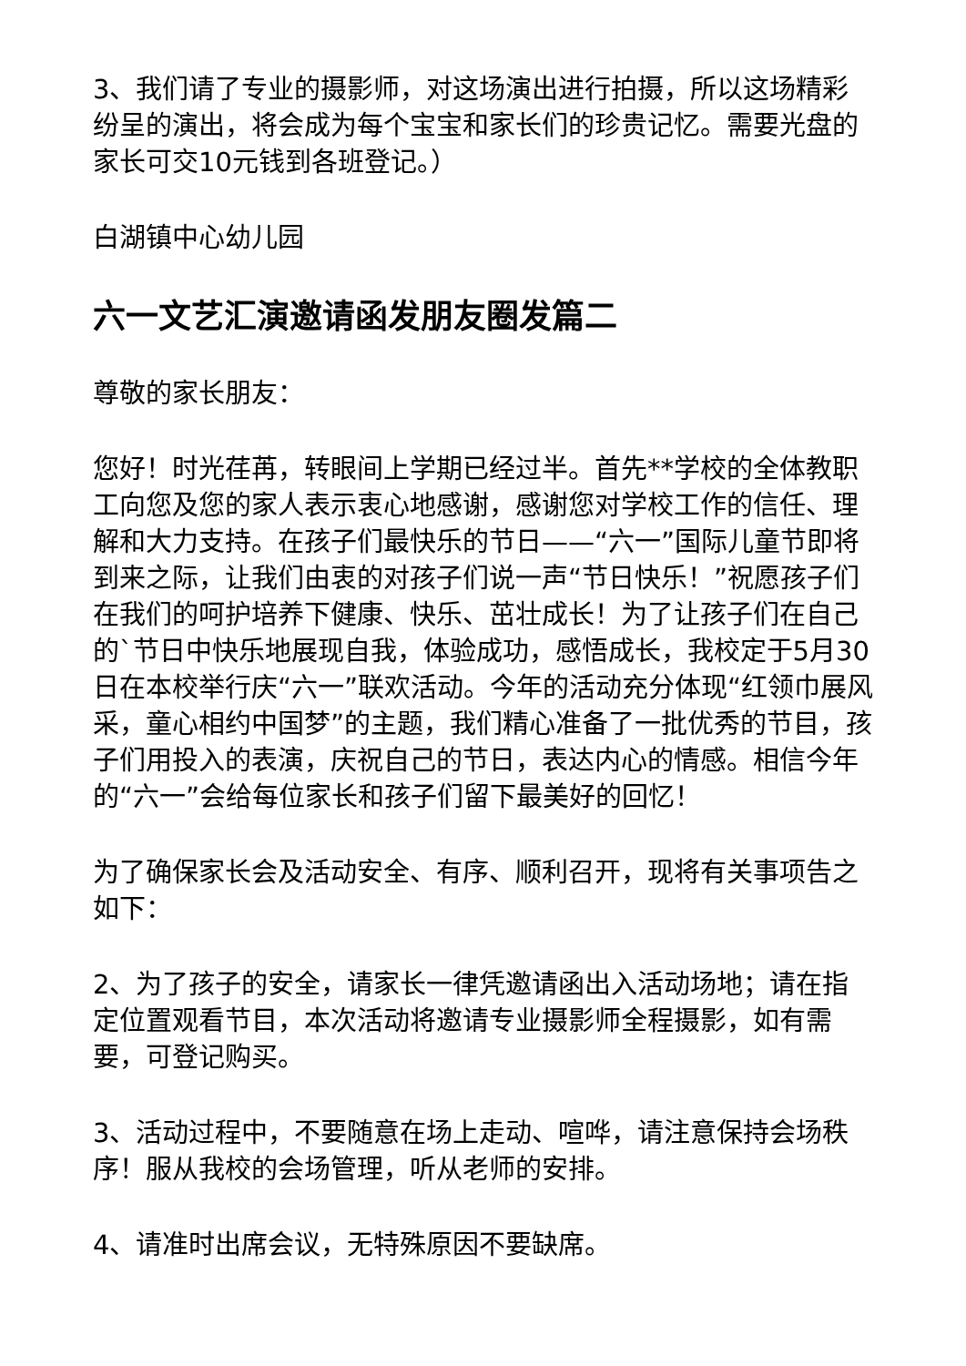3、我们请了专业的摄影师，对这场演出进行拍摄，所以这场精彩纷呈的演出，将会成为每个宝宝和家长们的珍贵记忆。需要光盘的家长可交10元钱到各班登记。）
白湖镇中心幼儿园
六一文艺汇演邀请函发朋友圈发篇二
尊敬的家长朋友：
您好！时光荏苒，转眼间上学期已经过半。首先**学校的全体教职工向您及您的家人表示衷心地感谢，感谢您对学校工作的信任、理解和大力支持。在孩子们最快乐的节日——“六一”国际儿童节即将到来之际，让我们由衷的对孩子们说一声“节日快乐！”祝愿孩子们在我们的呵护培养下健康、快乐、茁壮成长！为了让孩子们在自己的`节日中快乐地展现自我，体验成功，感悟成长，我校定于5月30日在本校举行庆“六一”联欢活动。今年的活动充分体现“红领巾展风采，童心相约中国梦”的主题，我们精心准备了一批优秀的节目，孩子们用投入的表演，庆祝自己的节日，表达内心的情感。相信今年的“六一”会给每位家长和孩子们留下最美好的回忆！
为了确保家长会及活动安全、有序、顺利召开，现将有关事项告之如下：
2、为了孩子的安全，请家长一律凭邀请函出入活动场地；请在指定位置观看节目，本次活动将邀请专业摄影师全程摄影，如有需要，可登记购买。
3、活动过程中，不要随意在场上走动、喧哗，请注意保持会场秩序！服从我校的会场管理，听从老师的安排。
4、请准时出席会议，无特殊原因不要缺席。